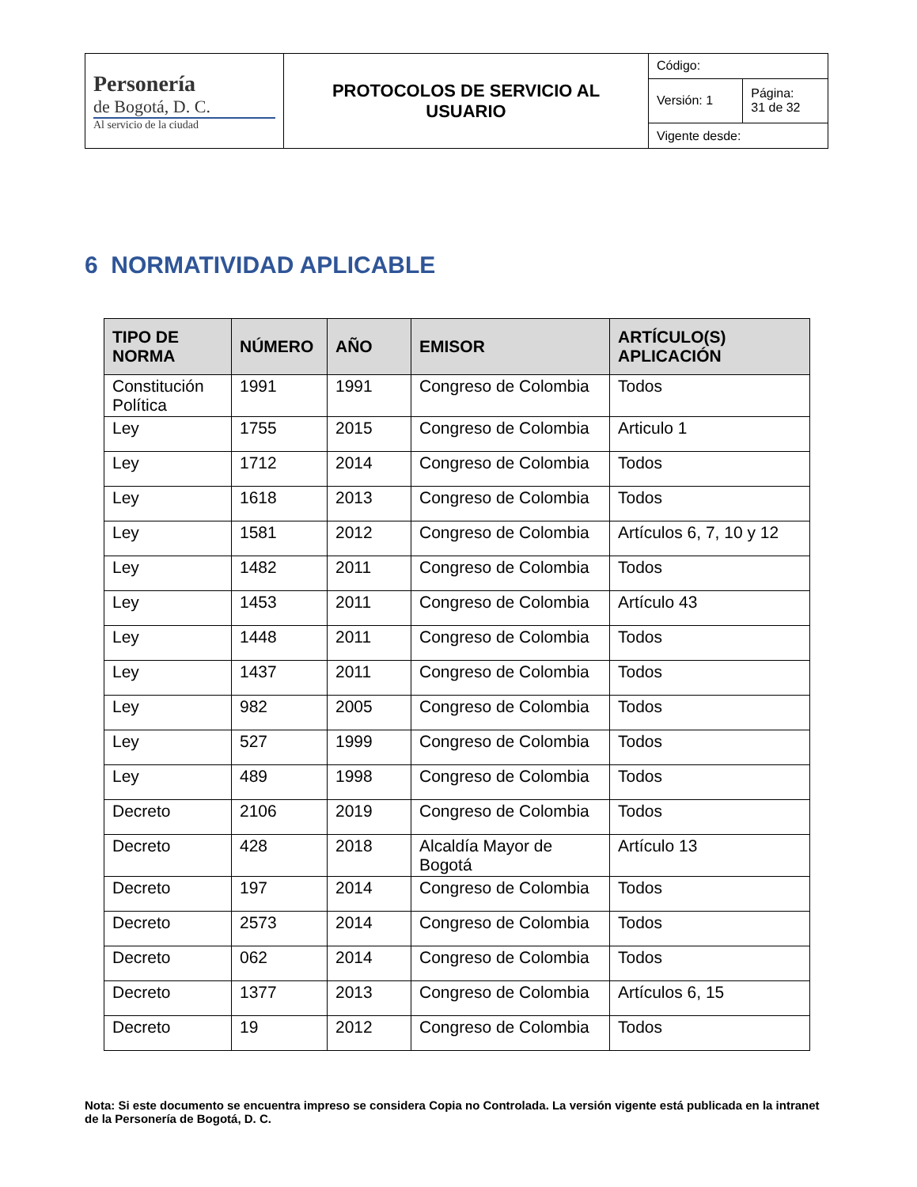| Personería de Bogotá, D. C. Al servicio de la ciudad | PROTOCOLOS DE SERVICIO AL USUARIO | Código: | |
| | | Versión: 1 | Página: 31 de 32 |
| | | Vigente desde: | |
6 NORMATIVIDAD APLICABLE
| TIPO DE NORMA | NÚMERO | AÑO | EMISOR | ARTÍCULO(S) APLICACIÓN |
| --- | --- | --- | --- | --- |
| Constitución Política | 1991 | 1991 | Congreso de Colombia | Todos |
| Ley | 1755 | 2015 | Congreso de Colombia | Articulo 1 |
| Ley | 1712 | 2014 | Congreso de Colombia | Todos |
| Ley | 1618 | 2013 | Congreso de Colombia | Todos |
| Ley | 1581 | 2012 | Congreso de Colombia | Artículos 6, 7, 10 y 12 |
| Ley | 1482 | 2011 | Congreso de Colombia | Todos |
| Ley | 1453 | 2011 | Congreso de Colombia | Artículo 43 |
| Ley | 1448 | 2011 | Congreso de Colombia | Todos |
| Ley | 1437 | 2011 | Congreso de Colombia | Todos |
| Ley | 982 | 2005 | Congreso de Colombia | Todos |
| Ley | 527 | 1999 | Congreso de Colombia | Todos |
| Ley | 489 | 1998 | Congreso de Colombia | Todos |
| Decreto | 2106 | 2019 | Congreso de Colombia | Todos |
| Decreto | 428 | 2018 | Alcaldía Mayor de Bogotá | Artículo 13 |
| Decreto | 197 | 2014 | Congreso de Colombia | Todos |
| Decreto | 2573 | 2014 | Congreso de Colombia | Todos |
| Decreto | 062 | 2014 | Congreso de Colombia | Todos |
| Decreto | 1377 | 2013 | Congreso de Colombia | Artículos 6, 15 |
| Decreto | 19 | 2012 | Congreso de Colombia | Todos |
Nota: Si este documento se encuentra impreso se considera Copia no Controlada. La versión vigente está publicada en la intranet de la Personería de Bogotá, D. C.